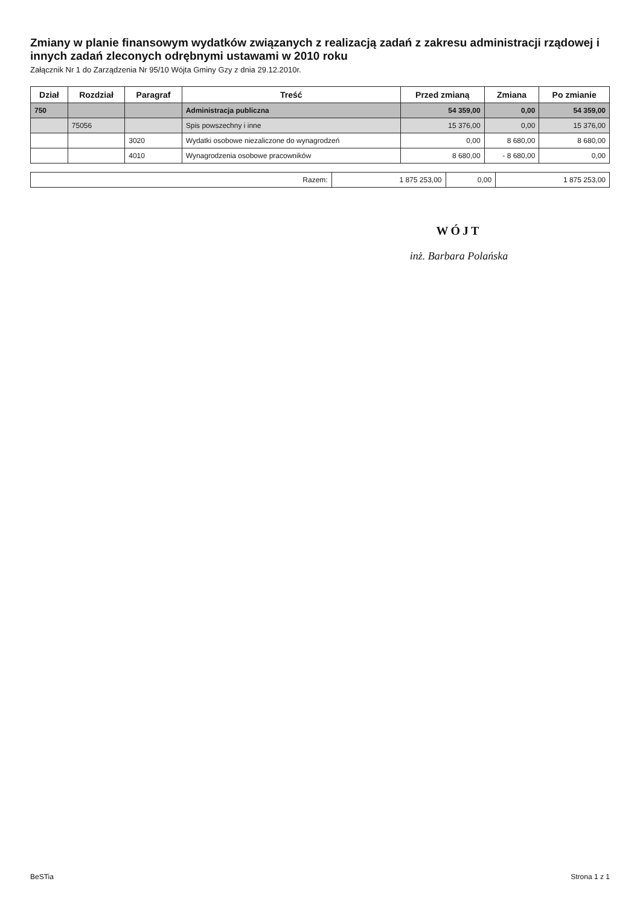Zmiany w planie finansowym wydatków związanych z realizacją zadań z zakresu administracji rządowej i innych zadań zleconych odrębnymi ustawami w 2010 roku
Załącznik Nr 1 do Zarządzenia Nr 95/10 Wójta Gminy Gzy z dnia 29.12.2010r.
| Dział | Rozdział | Paragraf | Treść | Przed zmianą | Zmiana | Po zmianie |
| --- | --- | --- | --- | --- | --- | --- |
| 750 | | | Administracja publiczna | 54 359,00 | 0,00 | 54 359,00 |
| | 75056 | | Spis powszechny i inne | 15 376,00 | 0,00 | 15 376,00 |
| | | 3020 | Wydatki osobowe niezaliczone do wynagrodzeń | 0,00 | 8 680,00 | 8 680,00 |
| | | 4010 | Wynagrodzenia osobowe pracowników | 8 680,00 | - 8 680,00 | 0,00 |
| Razem: | 1 875 253,00 | 0,00 | 1 875 253,00 |
WÓJT
inż. Barbara Polańska
BeSTia Strona 1 z 1